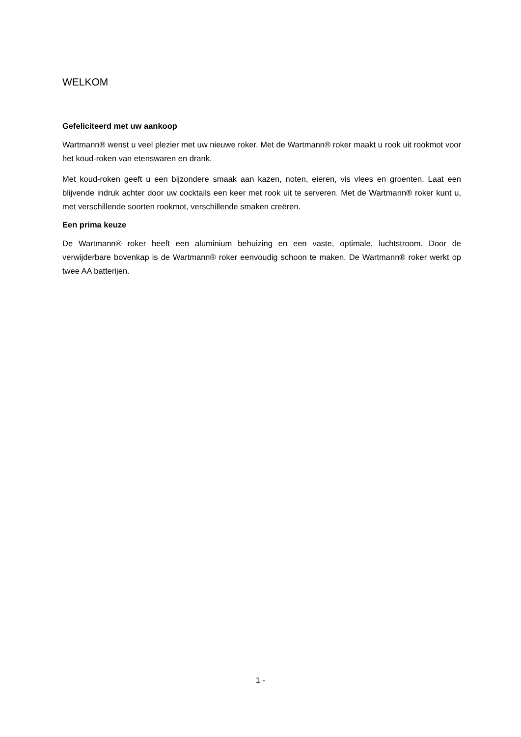WELKOM
Gefeliciteerd met uw aankoop
Wartmann® wenst u veel plezier met uw nieuwe roker. Met de Wartmann® roker maakt u rook uit rookmot voor het koud-roken van etenswaren en drank.
Met koud-roken geeft u een bijzondere smaak aan kazen, noten, eieren, vis vlees en groenten. Laat een blijvende indruk achter door uw cocktails een keer met rook uit te serveren. Met de Wartmann® roker kunt u, met verschillende soorten rookmot, verschillende smaken creëren.
Een prima keuze
De Wartmann® roker heeft een aluminium behuizing en een vaste, optimale, luchtstroom. Door de verwijderbare bovenkap is de Wartmann® roker eenvoudig schoon te maken. De Wartmann® roker werkt op twee AA batterijen.
1 -